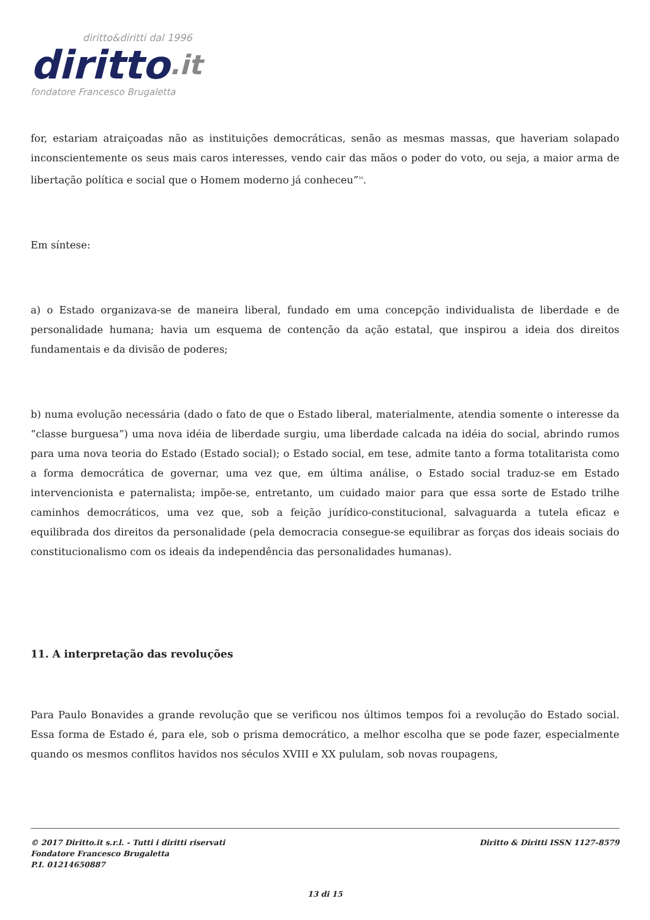diritto&diritti dal 1996
diritto.it
fondatore Francesco Brugaletta
for, estariam atraiçoadas não as instituições democráticas, senão as mesmas massas, que haveriam solapado inconscientemente os seus mais caros interesses, vendo cair das mãos o poder do voto, ou seja, a maior arma de libertação política e social que o Homem moderno já conheceu”<sup>10</sup>.
Em síntese:
a) o Estado organizava-se de maneira liberal, fundado em uma concepção individualista de liberdade e de personalidade humana; havia um esquema de contenção da ação estatal, que inspirou a ideia dos direitos fundamentais e da divisão de poderes;
b) numa evolução necessária (dado o fato de que o Estado liberal, materialmente, atendia somente o interesse da “classe burguesa”) uma nova idéia de liberdade surgiu, uma liberdade calcada na idéia do social, abrindo rumos para uma nova teoria do Estado (Estado social); o Estado social, em tese, admite tanto a forma totalitarista como a forma democrática de governar, uma vez que, em última análise, o Estado social traduz-se em Estado intervencionista e paternalista; impõe-se, entretanto, um cuidado maior para que essa sorte de Estado trilhe caminhos democráticos, uma vez que, sob a feição jurídico-constitucional, salvaguarda a tutela eficaz e equilibrada dos direitos da personalidade (pela democracia consegue-se equilibrar as forças dos ideais sociais do constitucionalismo com os ideais da independência das personalidades humanas).
11. A interpretação das revoluções
Para Paulo Bonavides a grande revolução que se verificou nos últimos tempos foi a revolução do Estado social. Essa forma de Estado é, para ele, sob o prisma democrático, a melhor escolha que se pode fazer, especialmente quando os mesmos conflitos havidos nos séculos XVIII e XX pululam, sob novas roupagens,
Diritto & Diritti ISSN 1127-8579 © 2017 Diritto.it s.r.l. - Tutti i diritti riservati
Fondatore Francesco Brugaletta
P.I. 01214650887
13 di 15